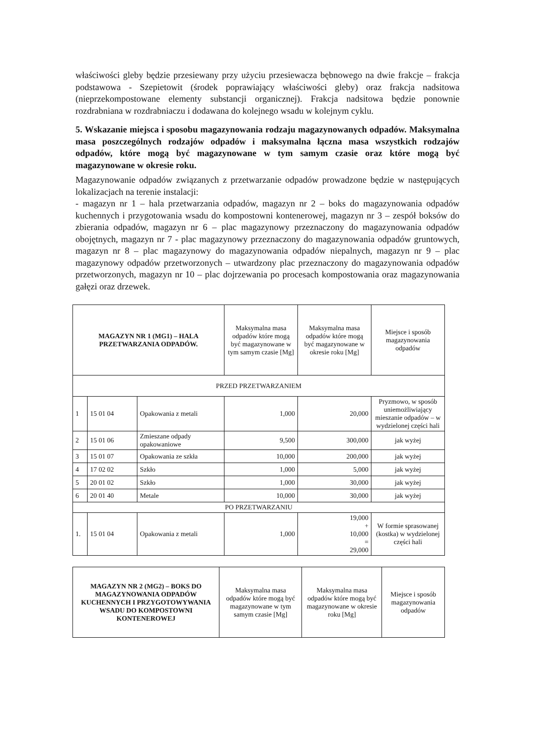właściwości gleby będzie przesiewany przy użyciu przesiewacza bębnowego na dwie frakcje – frakcja podstawowa - Szepietowit (środek poprawiający właściwości gleby) oraz frakcja nadsitowa (nieprzekompostowane elementy substancji organicznej). Frakcja nadsitowa będzie ponownie rozdrabniana w rozdrabniaczu i dodawana do kolejnego wsadu w kolejnym cyklu.
5. Wskazanie miejsca i sposobu magazynowania rodzaju magazynowanych odpadów. Maksymalna masa poszczególnych rodzajów odpadów i maksymalna łączna masa wszystkich rodzajów odpadów, które mogą być magazynowane w tym samym czasie oraz które mogą być magazynowane w okresie roku.
Magazynowanie odpadów związanych z przetwarzanie odpadów prowadzone będzie w następujących lokalizacjach na terenie instalacji:
- magazyn nr 1 – hala przetwarzania odpadów, magazyn nr 2 – boks do magazynowania odpadów kuchennych i przygotowania wsadu do kompostowni kontenerowej, magazyn nr 3 – zespół boksów do zbierania odpadów, magazyn nr 6 – plac magazynowy przeznaczony do magazynowania odpadów obojętnych, magazyn nr 7 - plac magazynowy przeznaczony do magazynowania odpadów gruntowych, magazyn nr 8 – plac magazynowy do magazynowania odpadów niepalnych, magazyn nr 9 – plac magazynowy odpadów przetworzonych – utwardzony plac przeznaczony do magazynowania odpadów przetworzonych, magazyn nr 10 – plac dojrzewania po procesach kompostowania oraz magazynowania gałęzi oraz drzewek.
| MAGAZYN NR 1 (MG1) – HALA PRZETWARZANIA ODPADÓW. | | | Maksymalna masa odpadów które mogą być magazynowane w tym samym czasie [Mg] | Maksymalna masa odpadów które mogą być magazynowane w okresie roku [Mg] | Miejsce i sposób magazynowania odpadów |
| --- | --- | --- | --- | --- | --- |
| PRZED PRZETWARZANIEM | | | | | |
| 1 | 15 01 04 | Opakowania z metali | 1,000 | 20,000 | Pryzmowo, w sposób uniemożliwiający mieszanie odpadów – w wydzielonej części hali |
| 2 | 15 01 06 | Zmieszane odpady opakowaniowe | 9,500 | 300,000 | jak wyżej |
| 3 | 15 01 07 | Opakowania ze szkła | 10,000 | 200,000 | jak wyżej |
| 4 | 17 02 02 | Szkło | 1,000 | 5,000 | jak wyżej |
| 5 | 20 01 02 | Szkło | 1,000 | 30,000 | jak wyżej |
| 6 | 20 01 40 | Metale | 10,000 | 30,000 | jak wyżej |
| PO PRZETWARZANIU | | | | | |
| 1. | 15 01 04 | Opakowania z metali | 1,000 | 19,000 + 10,000 = 29,000 | W formie sprasowanej (kostka) w wydzielonej części hali |
| MAGAZYN NR 2 (MG2) – BOKS DO MAGAZYNOWANIA ODPADÓW KUCHENNYCH I PRZYGOTOWYWANIA WSADU DO KOMPOSTOWNI KONTENEROWEJ | Maksymalna masa odpadów które mogą być magazynowane w tym samym czasie [Mg] | Maksymalna masa odpadów które mogą być magazynowane w okresie roku [Mg] | Miejsce i sposób magazynowania odpadów |
| --- | --- | --- | --- |